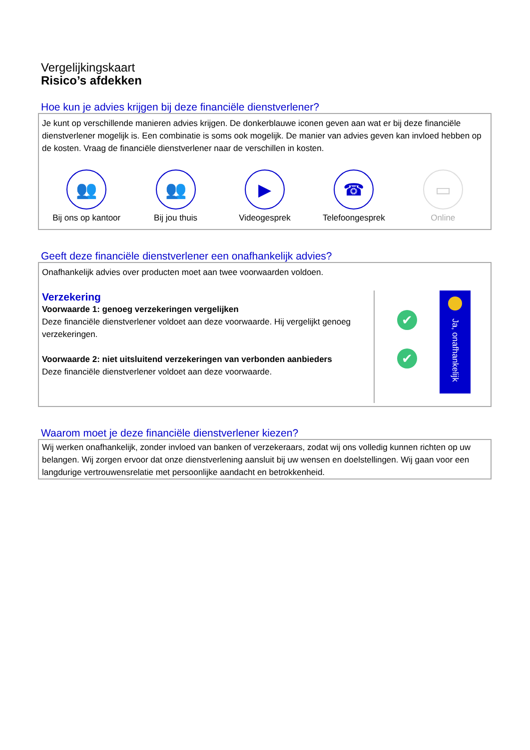Vergelijkingskaart
Risico’s afdekken
Hoe kun je advies krijgen bij deze financiële dienstverlener?
Je kunt op verschillende manieren advies krijgen. De donkerblauwe iconen geven aan wat er bij deze financiële dienstverlener mogelijk is. Een combinatie is soms ook mogelijk. De manier van advies geven kan invloed hebben op de kosten. Vraag de financiële dienstverlener naar de verschillen in kosten.
👥
Bij ons op kantoor
👥
Bij jou thuis
▶
Videogesprek
☎
Telefoongesprek
▭
Online
Geeft deze financiële dienstverlener een onafhankelijk advies?
Onafhankelijk advies over producten moet aan twee voorwaarden voldoen.
Verzekering
Voorwaarde 1: genoeg verzekeringen vergelijken
Deze financiële dienstverlener voldoet aan deze voorwaarde. Hij vergelijkt genoeg verzekeringen.
Voorwaarde 2: niet uitsluitend verzekeringen van verbonden aanbieders
Deze financiële dienstverlener voldoet aan deze voorwaarde.
✔
✔
Ja, onafhankelijk
Waarom moet je deze financiële dienstverlener kiezen?
Wij werken onafhankelijk, zonder invloed van banken of verzekeraars, zodat wij ons volledig kunnen richten op uw belangen. Wij zorgen ervoor dat onze dienstverlening aansluit bij uw wensen en doelstellingen. Wij gaan voor een langdurige vertrouwensrelatie met persoonlijke aandacht en betrokkenheid.